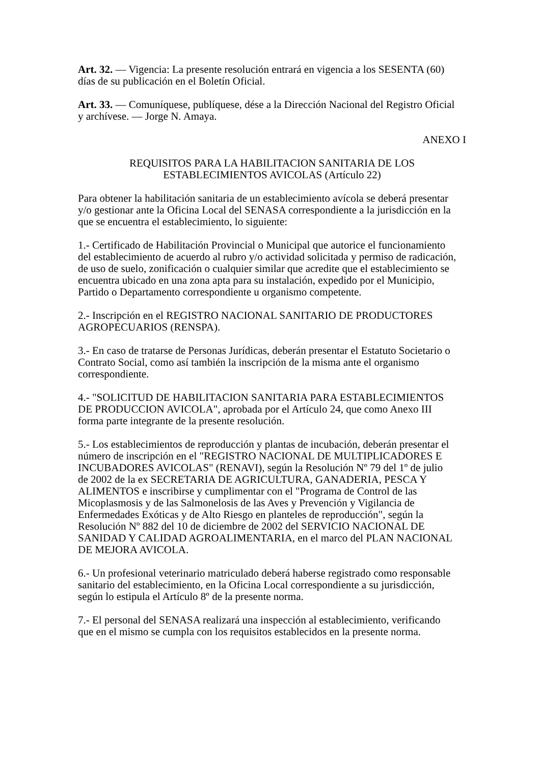Art. 32. — Vigencia: La presente resolución entrará en vigencia a los SESENTA (60)
días de su publicación en el Boletín Oficial.
Art. 33. — Comuníquese, publíquese, dése a la Dirección Nacional del Registro Oficial
y archívese. — Jorge N. Amaya.
ANEXO I
REQUISITOS PARA LA HABILITACION SANITARIA DE LOS
ESTABLECIMIENTOS AVICOLAS (Artículo 22)
Para obtener la habilitación sanitaria de un establecimiento avícola se deberá presentar
y/o gestionar ante la Oficina Local del SENASA correspondiente a la jurisdicción en la
que se encuentra el establecimiento, lo siguiente:
1.- Certificado de Habilitación Provincial o Municipal que autorice el funcionamiento
del establecimiento de acuerdo al rubro y/o actividad solicitada y permiso de radicación,
de uso de suelo, zonificación o cualquier similar que acredite que el establecimiento se
encuentra ubicado en una zona apta para su instalación, expedido por el Municipio,
Partido o Departamento correspondiente u organismo competente.
2.- Inscripción en el REGISTRO NACIONAL SANITARIO DE PRODUCTORES
AGROPECUARIOS (RENSPA).
3.- En caso de tratarse de Personas Jurídicas, deberán presentar el Estatuto Societario o
Contrato Social, como así también la inscripción de la misma ante el organismo
correspondiente.
4.- "SOLICITUD DE HABILITACION SANITARIA PARA ESTABLECIMIENTOS
DE PRODUCCION AVICOLA", aprobada por el Artículo 24, que como Anexo III
forma parte integrante de la presente resolución.
5.- Los establecimientos de reproducción y plantas de incubación, deberán presentar el
número de inscripción en el "REGISTRO NACIONAL DE MULTIPLICADORES E
INCUBADORES AVICOLAS" (RENAVI), según la Resolución Nº 79 del 1º de julio
de 2002 de la ex SECRETARIA DE AGRICULTURA, GANADERIA, PESCA Y
ALIMENTOS e inscribirse y cumplimentar con el "Programa de Control de las
Micoplasmosis y de las Salmonelosis de las Aves y Prevención y Vigilancia de
Enfermedades Exóticas y de Alto Riesgo en planteles de reproducción", según la
Resolución Nº 882 del 10 de diciembre de 2002 del SERVICIO NACIONAL DE
SANIDAD Y CALIDAD AGROALIMENTARIA, en el marco del PLAN NACIONAL
DE MEJORA AVICOLA.
6.- Un profesional veterinario matriculado deberá haberse registrado como responsable
sanitario del establecimiento, en la Oficina Local correspondiente a su jurisdicción,
según lo estipula el Artículo 8º de la presente norma.
7.- El personal del SENASA realizará una inspección al establecimiento, verificando
que en el mismo se cumpla con los requisitos establecidos en la presente norma.